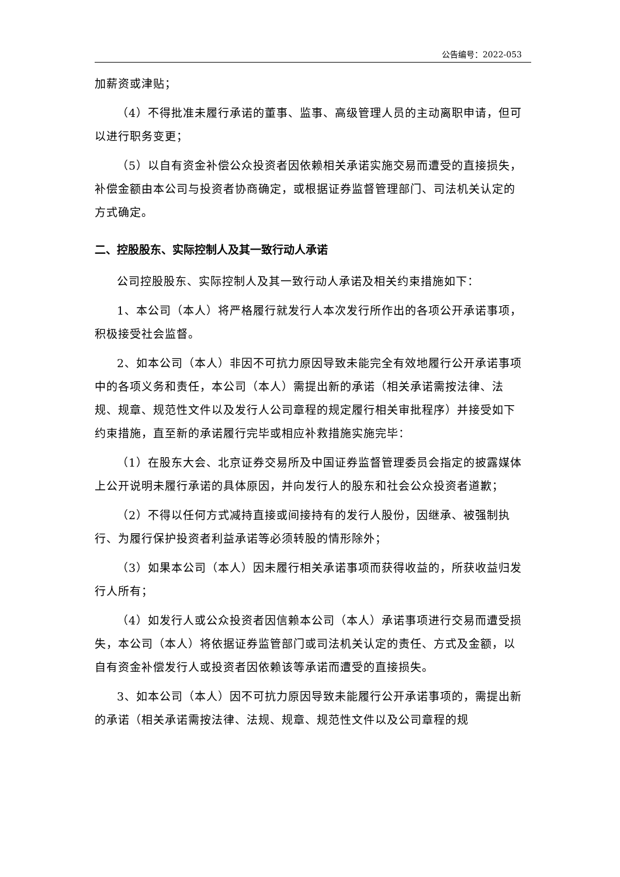公告编号：2022-053
加薪资或津贴；
（4）不得批准未履行承诺的董事、监事、高级管理人员的主动离职申请，但可以进行职务变更；
（5）以自有资金补偿公众投资者因依赖相关承诺实施交易而遭受的直接损失，补偿金额由本公司与投资者协商确定，或根据证券监督管理部门、司法机关认定的方式确定。
二、控股股东、实际控制人及其一致行动人承诺
公司控股股东、实际控制人及其一致行动人承诺及相关约束措施如下：
1、本公司（本人）将严格履行就发行人本次发行所作出的各项公开承诺事项，积极接受社会监督。
2、如本公司（本人）非因不可抗力原因导致未能完全有效地履行公开承诺事项中的各项义务和责任，本公司（本人）需提出新的承诺（相关承诺需按法律、法规、规章、规范性文件以及发行人公司章程的规定履行相关审批程序）并接受如下约束措施，直至新的承诺履行完毕或相应补救措施实施完毕：
（1）在股东大会、北京证券交易所及中国证券监督管理委员会指定的披露媒体上公开说明未履行承诺的具体原因，并向发行人的股东和社会公众投资者道歉；
（2）不得以任何方式减持直接或间接持有的发行人股份，因继承、被强制执行、为履行保护投资者利益承诺等必须转股的情形除外；
（3）如果本公司（本人）因未履行相关承诺事项而获得收益的，所获收益归发行人所有；
（4）如发行人或公众投资者因信赖本公司（本人）承诺事项进行交易而遭受损失，本公司（本人）将依据证券监管部门或司法机关认定的责任、方式及金额，以自有资金补偿发行人或投资者因依赖该等承诺而遭受的直接损失。
3、如本公司（本人）因不可抗力原因导致未能履行公开承诺事项的，需提出新的承诺（相关承诺需按法律、法规、规章、规范性文件以及公司章程的规